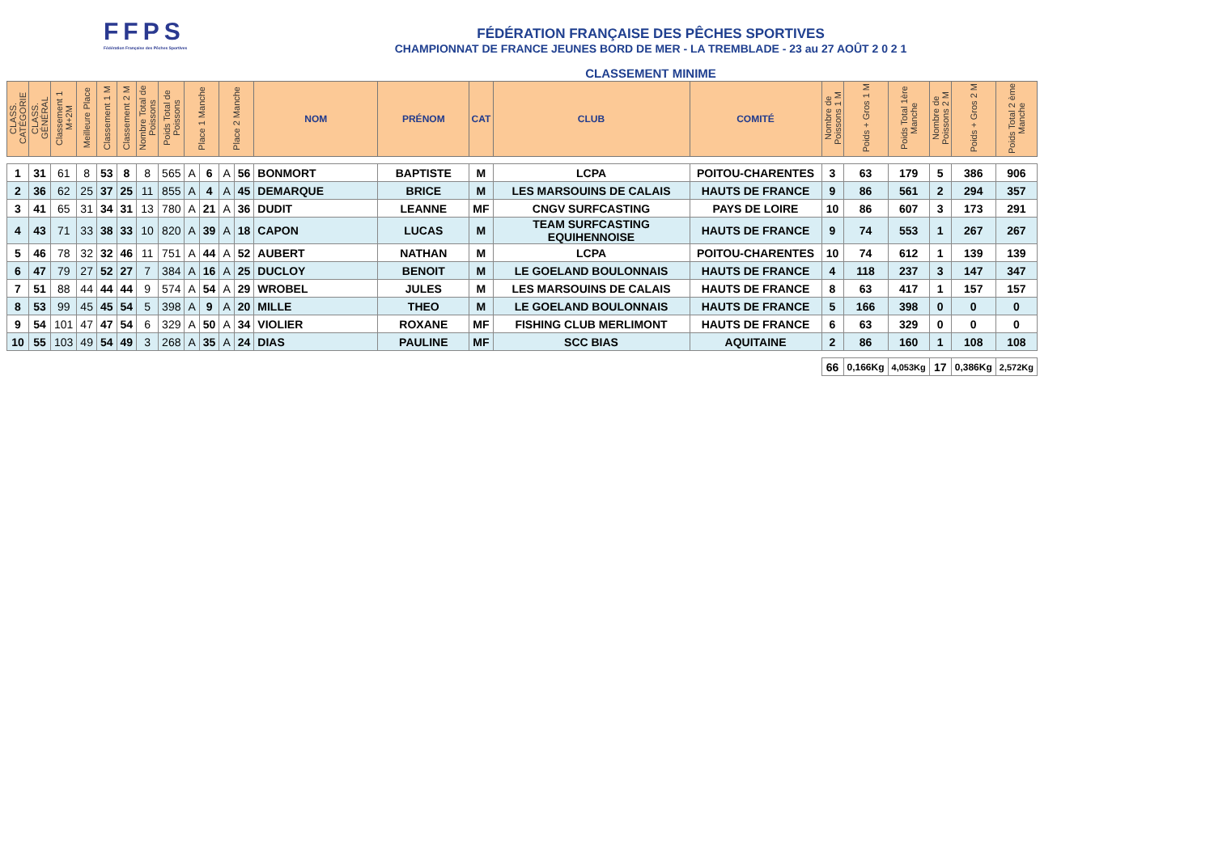FFPS
Fédération Française des Pêches Sportives
FÉDÉRATION FRANÇAISE DES PÊCHES SPORTIVES
CHAMPIONNAT DE FRANCE JEUNES BORD DE MER - LA TREMBLADE - 23 au 27 AOÛT 2 0 2 1
CLASSEMENT MINIME
| CLASS. CATÉGORIE | CLASS. GÉNÉRAL | Classement 1 M+2M | Meilleure Place | Classement 1 M | Classement 2 M | Nombre Total de Poissons | Poids Total de Poissons | Place 1 Manche | | Place 2 Manche | | NOM | PRÉNOM | CAT | CLUB | COMITÉ | Nombre de Poissons 1 M | Poids + Gros 1 M | Poids Total 1ère Manche | Nombre de Poissons 2 M | Poids + Gros 2 M | Poids Total 2 ème Manche |
| --- | --- | --- | --- | --- | --- | --- | --- | --- | --- | --- | --- | --- | --- | --- | --- | --- | --- | --- | --- | --- | --- | --- |
| 1 | 31 | 61 | 8 | 53 | 8 | 8 | 565 | A | 6 | A | 56 | BONMORT | BAPTISTE | M | LCPA | POITOU-CHARENTES | 3 | 63 | 179 | 5 | 386 | 906 |
| 2 | 36 | 62 | 25 | 37 | 25 | 11 | 855 | A | 4 | A | 45 | DEMARQUE | BRICE | M | LES MARSOUINS DE CALAIS | HAUTS DE FRANCE | 9 | 86 | 561 | 2 | 294 | 357 |
| 3 | 41 | 65 | 31 | 34 | 31 | 13 | 780 | A | 21 | A | 36 | DUDIT | LEANNE | MF | CNGV SURFCASTING | PAYS DE LOIRE | 10 | 86 | 607 | 3 | 173 | 291 |
| 4 | 43 | 71 | 33 | 38 | 33 | 10 | 820 | A | 39 | A | 18 | CAPON | LUCAS | M | TEAM SURFCASTING EQUIHENNOISE | HAUTS DE FRANCE | 9 | 74 | 553 | 1 | 267 | 267 |
| 5 | 46 | 78 | 32 | 32 | 46 | 11 | 751 | A | 44 | A | 52 | AUBERT | NATHAN | M | LCPA | POITOU-CHARENTES | 10 | 74 | 612 | 1 | 139 | 139 |
| 6 | 47 | 79 | 27 | 52 | 27 | 7 | 384 | A | 16 | A | 25 | DUCLOY | BENOIT | M | LE GOELAND BOULONNAIS | HAUTS DE FRANCE | 4 | 118 | 237 | 3 | 147 | 347 |
| 7 | 51 | 88 | 44 | 44 | 44 | 9 | 574 | A | 54 | A | 29 | WROBEL | JULES | M | LES MARSOUINS DE CALAIS | HAUTS DE FRANCE | 8 | 63 | 417 | 1 | 157 | 157 |
| 8 | 53 | 99 | 45 | 45 | 54 | 5 | 398 | A | 9 | A | 20 | MILLE | THEO | M | LE GOELAND BOULONNAIS | HAUTS DE FRANCE | 5 | 166 | 398 | 0 | 0 | 0 |
| 9 | 54 | 101 | 47 | 47 | 54 | 6 | 329 | A | 50 | A | 34 | VIOLIER | ROXANE | MF | FISHING CLUB MERLIMONT | HAUTS DE FRANCE | 6 | 63 | 329 | 0 | 0 | 0 |
| 10 | 55 | 103 | 49 | 54 | 49 | 3 | 268 | A | 35 | A | 24 | DIAS | PAULINE | MF | SCC BIAS | AQUITAINE | 2 | 86 | 160 | 1 | 108 | 108 |
| | | | | | | | | | | | | | | | | | 66 | 0,166Kg | 4,053Kg | 17 | 0,386Kg | 2,572Kg |